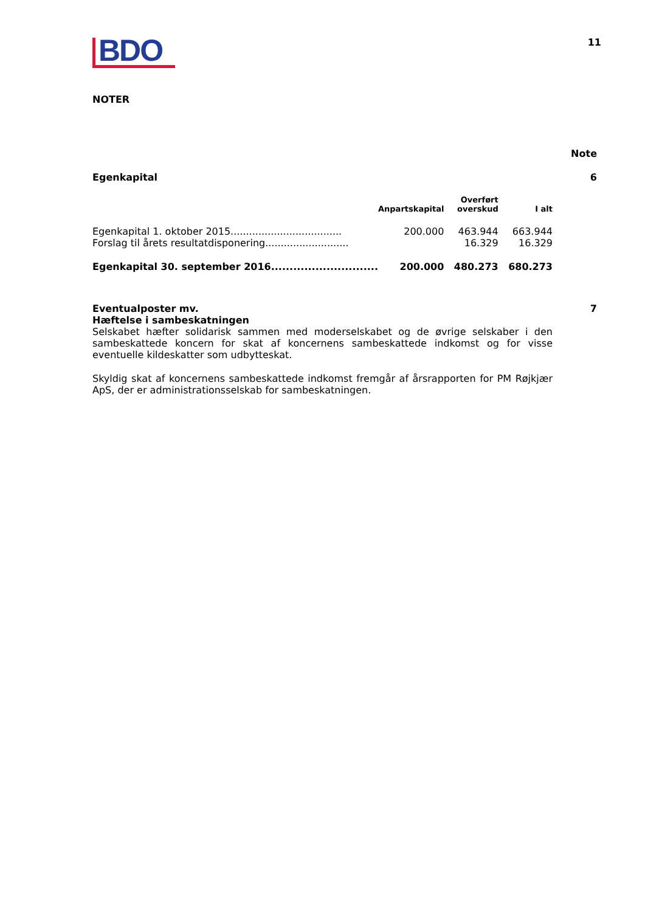BDO
11
NOTER
Note
Egenkapital 6
| | Anpartskapital | Overført overskud | I alt |
| --- | --- | --- | --- |
| Egenkapital 1. oktober 2015.................................... | 200.000 | 463.944 | 663.944 |
| Forslag til årets resultatdisponering........................... | | 16.329 | 16.329 |
| Egenkapital 30. september 2016............................. | 200.000 | 480.273 | 680.273 |
Eventualposter mv. 7
Hæftelse i sambeskatningen
Selskabet hæfter solidarisk sammen med moderselskabet og de øvrige selskaber i den sambeskattede koncern for skat af koncernens sambeskattede indkomst og for visse eventuelle kildeskatter som udbytteskat.
Skyldig skat af koncernens sambeskattede indkomst fremgår af årsrapporten for PM Røjkjær ApS, der er administrationsselskab for sambeskatningen.